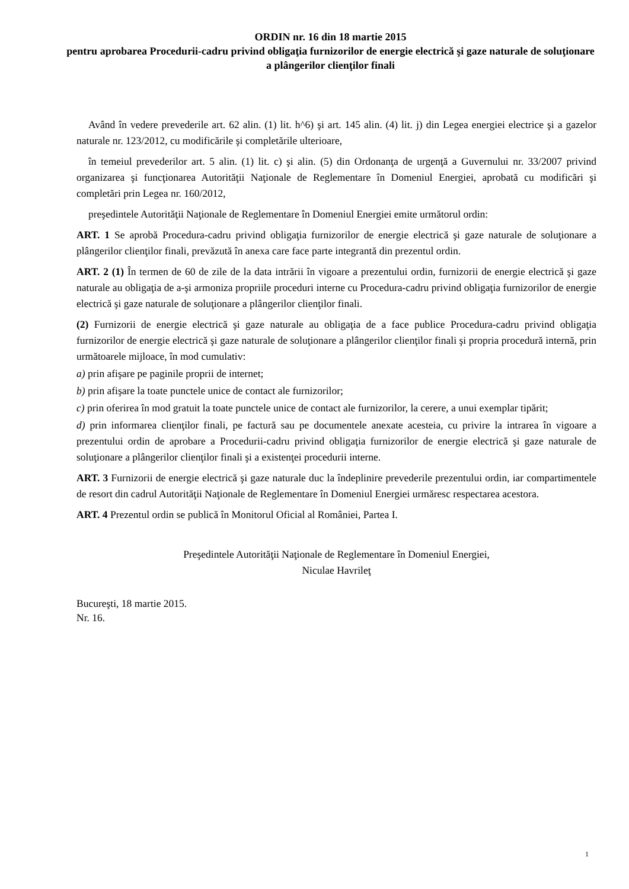ORDIN nr. 16 din 18 martie 2015
pentru aprobarea Procedurii-cadru privind obligaţia furnizorilor de energie electrică şi gaze naturale de soluţionare a plângerilor clienţilor finali
Având în vedere prevederile art. 62 alin. (1) lit. h^6) şi art. 145 alin. (4) lit. j) din Legea energiei electrice şi a gazelor naturale nr. 123/2012, cu modificările şi completările ulterioare,
în temeiul prevederilor art. 5 alin. (1) lit. c) şi alin. (5) din Ordonanţa de urgenţă a Guvernului nr. 33/2007 privind organizarea şi funcţionarea Autorităţii Naţionale de Reglementare în Domeniul Energiei, aprobată cu modificări şi completări prin Legea nr. 160/2012,
preşedintele Autorităţii Naţionale de Reglementare în Domeniul Energiei emite următorul ordin:
ART. 1 Se aprobă Procedura-cadru privind obligaţia furnizorilor de energie electrică şi gaze naturale de soluţionare a plângerilor clienţilor finali, prevăzută în anexa care face parte integrantă din prezentul ordin.
ART. 2 (1) În termen de 60 de zile de la data intrării în vigoare a prezentului ordin, furnizorii de energie electrică şi gaze naturale au obligaţia de a-şi armoniza propriile proceduri interne cu Procedura-cadru privind obligaţia furnizorilor de energie electrică şi gaze naturale de soluţionare a plângerilor clienţilor finali.
(2) Furnizorii de energie electrică şi gaze naturale au obligaţia de a face publice Procedura-cadru privind obligaţia furnizorilor de energie electrică şi gaze naturale de soluţionare a plângerilor clienţilor finali şi propria procedură internă, prin următoarele mijloace, în mod cumulativ:
a) prin afişare pe paginile proprii de internet;
b) prin afişare la toate punctele unice de contact ale furnizorilor;
c) prin oferirea în mod gratuit la toate punctele unice de contact ale furnizorilor, la cerere, a unui exemplar tipărit;
d) prin informarea clienţilor finali, pe factură sau pe documentele anexate acesteia, cu privire la intrarea în vigoare a prezentului ordin de aprobare a Procedurii-cadru privind obligaţia furnizorilor de energie electrică şi gaze naturale de soluţionare a plângerilor clienţilor finali şi a existenţei procedurii interne.
ART. 3 Furnizorii de energie electrică şi gaze naturale duc la îndeplinire prevederile prezentului ordin, iar compartimentele de resort din cadrul Autorităţii Naţionale de Reglementare în Domeniul Energiei urmăresc respectarea acestora.
ART. 4 Prezentul ordin se publică în Monitorul Oficial al României, Partea I.
Preşedintele Autorităţii Naţionale de Reglementare în Domeniul Energiei,
Niculae Havrileţ
Bucureşti, 18 martie 2015.
Nr. 16.
1